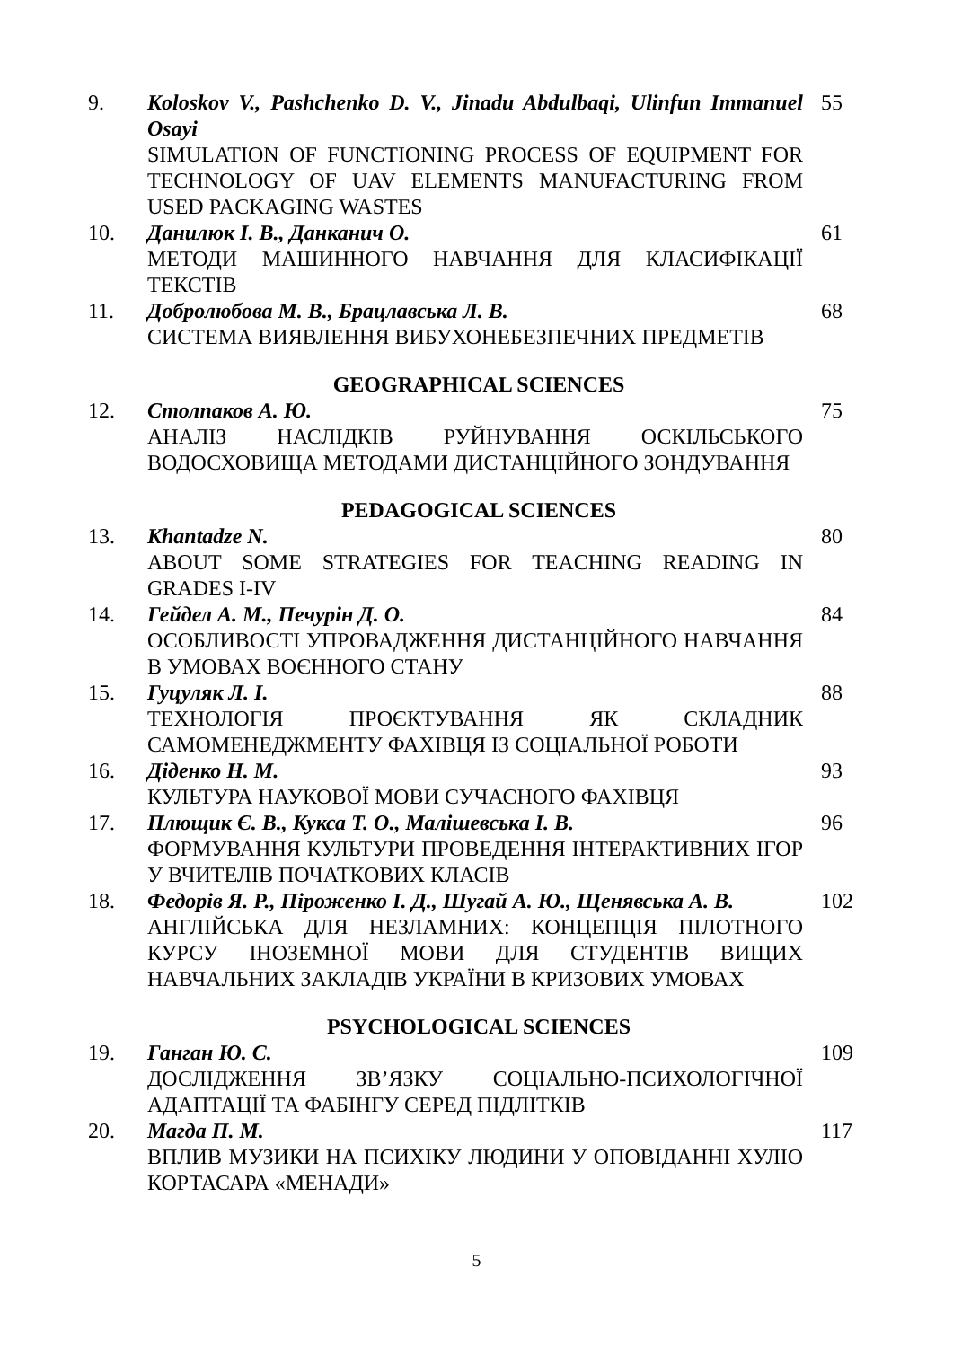| 9. | Koloskov V., Pashchenko D. V., Jinadu Abdulbaqi, Ulinfun Immanuel Osayi SIMULATION OF FUNCTIONING PROCESS OF EQUIPMENT FOR TECHNOLOGY OF UAV ELEMENTS MANUFACTURING FROM USED PACKAGING WASTES | 55 |
| 10. | Данилюк І. В., Данканич О. МЕТОДИ МАШИННОГО НАВЧАННЯ ДЛЯ КЛАСИФІКАЦІЇ ТЕКСТІВ | 61 |
| 11. | Добролюбова М. В., Брацлавська Л. В. СИСТЕМА ВИЯВЛЕННЯ ВИБУХОНЕБЕЗПЕЧНИХ ПРЕДМЕТІВ | 68 |
| GEOGRAPHICAL SCIENCES | | |
| 12. | Столпаков А. Ю. АНАЛІЗ НАСЛІДКІВ РУЙНУВАННЯ ОСКІЛЬСЬКОГО ВОДОСХОВИЩА МЕТОДАМИ ДИСТАНЦІЙНОГО ЗОНДУВАННЯ | 75 |
| PEDAGOGICAL SCIENCES | | |
| 13. | Khantadze N. ABOUT SOME STRATEGIES FOR TEACHING READING IN GRADES I-IV | 80 |
| 14. | Гейдел А. М., Печурін Д. О. ОСОБЛИВОСТІ УПРОВАДЖЕННЯ ДИСТАНЦІЙНОГО НАВЧАННЯ В УМОВАХ ВОЄННОГО СТАНУ | 84 |
| 15. | Гуцуляк Л. І. ТЕХНОЛОГІЯ ПРОЄКТУВАННЯ ЯК СКЛАДНИК САМОМЕНЕДЖМЕНТУ ФАХІВЦЯ ІЗ СОЦІАЛЬНОЇ РОБОТИ | 88 |
| 16. | Діденко Н. М. КУЛЬТУРА НАУКОВОЇ МОВИ СУЧАСНОГО ФАХІВЦЯ | 93 |
| 17. | Плющик Є. В., Кукса Т. О., Малішевська І. В. ФОРМУВАННЯ КУЛЬТУРИ ПРОВЕДЕННЯ ІНТЕРАКТИВНИХ ІГОР У ВЧИТЕЛІВ ПОЧАТКОВИХ КЛАСІВ | 96 |
| 18. | Федорів Я. Р., Піроженко І. Д., Шугай А. Ю., Щенявська А. В. АНГЛІЙСЬКА ДЛЯ НЕЗЛАМНИХ: КОНЦЕПЦІЯ ПІЛОТНОГО КУРСУ ІНОЗЕМНОЇ МОВИ ДЛЯ СТУДЕНТІВ ВИЩИХ НАВЧАЛЬНИХ ЗАКЛАДІВ УКРАЇНИ В КРИЗОВИХ УМОВАХ | 102 |
| PSYCHOLOGICAL SCIENCES | | |
| 19. | Ганган Ю. С. ДОСЛІДЖЕННЯ ЗВ’ЯЗКУ СОЦІАЛЬНО-ПСИХОЛОГІЧНОЇ АДАПТАЦІЇ ТА ФАБІНГУ СЕРЕД ПІДЛІТКІВ | 109 |
| 20. | Магда П. М. ВПЛИВ МУЗИКИ НА ПСИХІКУ ЛЮДИНИ У ОПОВІДАННІ ХУЛІО КОРТАСАРА «МЕНАДИ» | 117 |
5